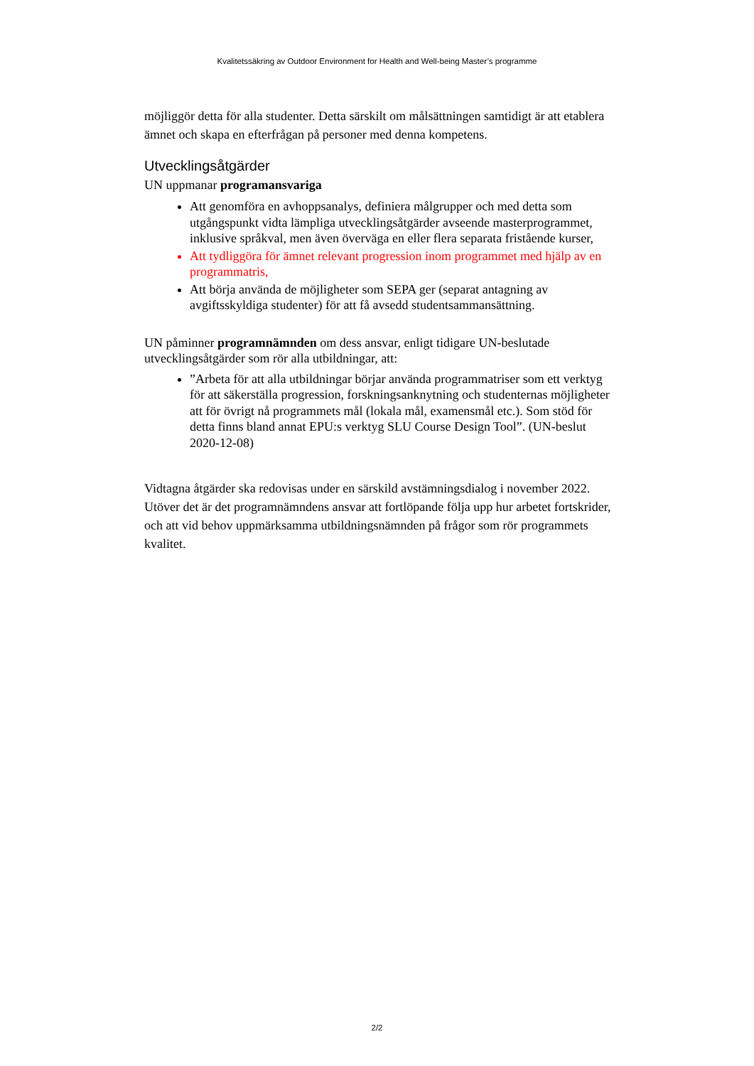Kvalitetssäkring av Outdoor Environment for Health and Well-being Master’s programme
möjliggör detta för alla studenter. Detta särskilt om målsättningen samtidigt är att etablera ämnet och skapa en efterfrågan på personer med denna kompetens.
Utvecklingsåtgärder
UN uppmanar programansvariga
Att genomföra en avhoppsanalys, definiera målgrupper och med detta som utgångspunkt vidta lämpliga utvecklingsåtgärder avseende masterprogrammet, inklusive språkval, men även överväga en eller flera separata fristående kurser,
Att tydliggöra för ämnet relevant progression inom programmet med hjälp av en programmatris,
Att börja använda de möjligheter som SEPA ger (separat antagning av avgiftsskyldiga studenter) för att få avsedd studentsammansättning.
UN påminner programnämnden om dess ansvar, enligt tidigare UN-beslutade utvecklingsåtgärder som rör alla utbildningar, att:
”Arbeta för att alla utbildningar börjar använda programmatriser som ett verktyg för att säkerställa progression, forskningsanknytning och studenternas möjligheter att för övrigt nå programmets mål (lokala mål, examensmål etc.). Som stöd för detta finns bland annat EPU:s verktyg SLU Course Design Tool”. (UN-beslut 2020-12-08)
Vidtagna åtgärder ska redovisas under en särskild avstämningsdialog i november 2022. Utöver det är det programnämndens ansvar att fortlöpande följa upp hur arbetet fortskrider, och att vid behov uppmärksamma utbildningsnämnden på frågor som rör programmets kvalitet.
2/2